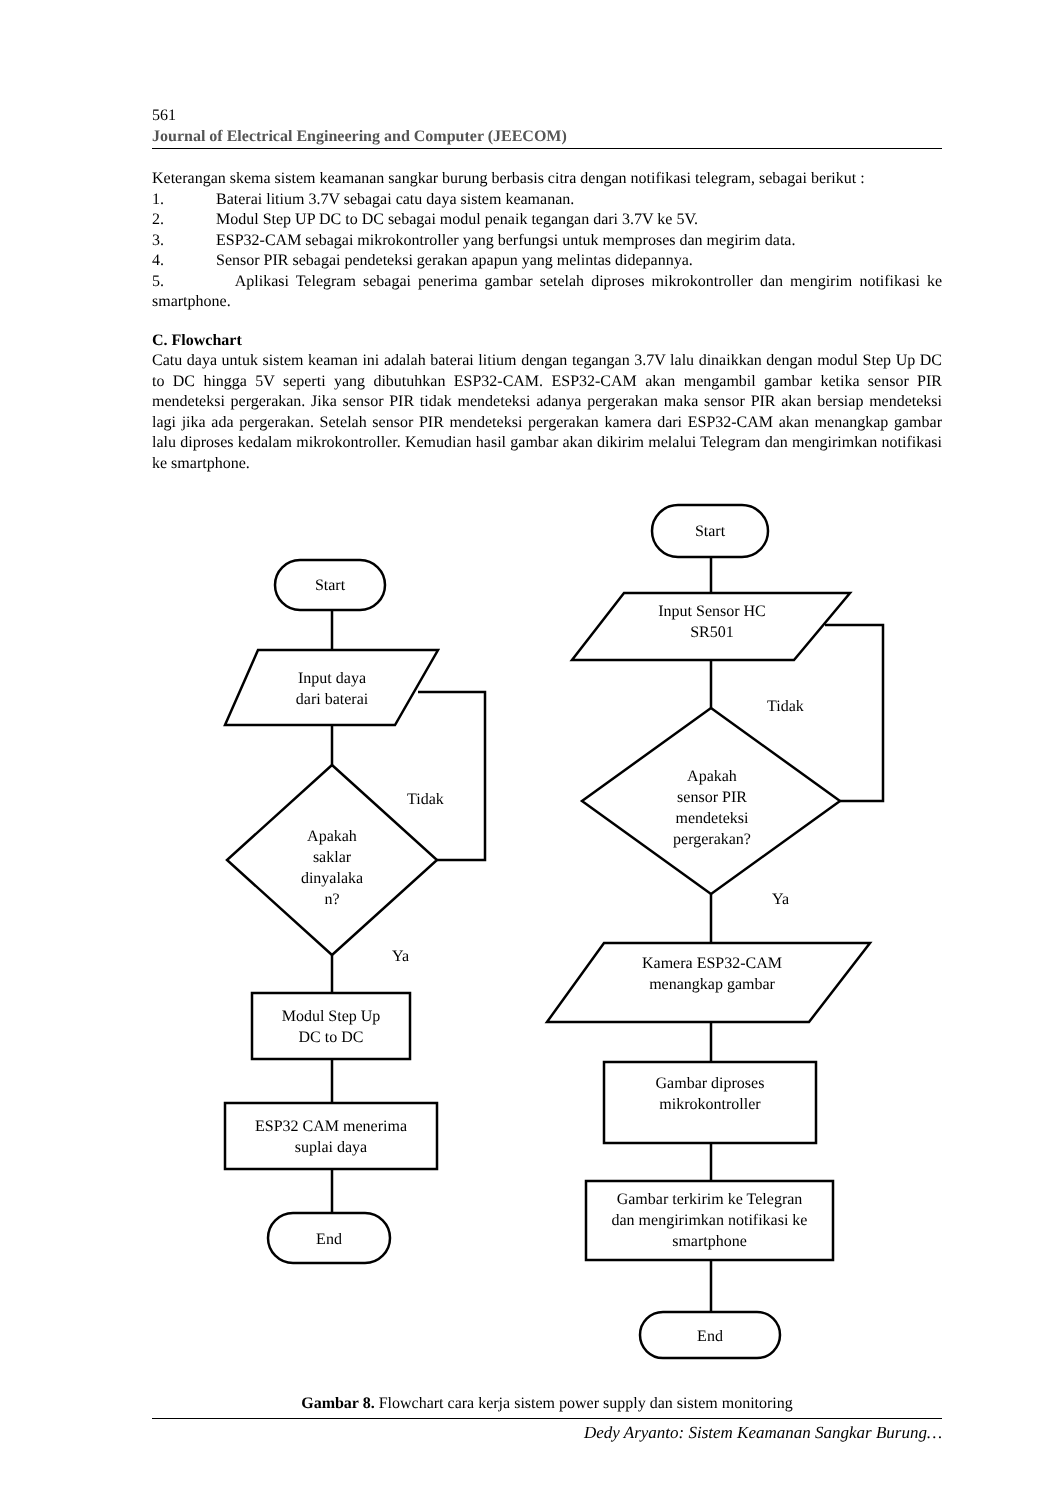561
Journal of Electrical Engineering and Computer (JEECOM)
Keterangan skema sistem keamanan sangkar burung berbasis citra dengan notifikasi telegram, sebagai berikut :
1. Baterai litium 3.7V sebagai catu daya sistem keamanan.
2. Modul Step UP DC to DC sebagai modul penaik tegangan dari 3.7V ke 5V.
3. ESP32-CAM sebagai mikrokontroller yang berfungsi untuk memproses dan megirim data.
4. Sensor PIR sebagai pendeteksi gerakan apapun yang melintas didepannya.
5. Aplikasi Telegram sebagai penerima gambar setelah diproses mikrokontroller dan mengirim notifikasi ke smartphone.
C. Flowchart
Catu daya untuk sistem keaman ini adalah baterai litium dengan tegangan 3.7V lalu dinaikkan dengan modul Step Up DC to DC hingga 5V seperti yang dibutuhkan ESP32-CAM. ESP32-CAM akan mengambil gambar ketika sensor PIR mendeteksi pergerakan. Jika sensor PIR tidak mendeteksi adanya pergerakan maka sensor PIR akan bersiap mendeteksi lagi jika ada pergerakan. Setelah sensor PIR mendeteksi pergerakan kamera dari ESP32-CAM akan menangkap gambar lalu diproses kedalam mikrokontroller. Kemudian hasil gambar akan dikirim melalui Telegram dan mengirimkan notifikasi ke smartphone.
Start
Input daya
dari baterai
Apakah
saklar
dinyalaka
n?
Tidak
Ya
Modul Step Up
DC to DC
ESP32 CAM menerima
suplai daya
End
Start
Input Sensor HC
SR501
Tidak
Apakah
sensor PIR
mendeteksi
pergerakan?
Ya
Kamera ESP32-CAM
menangkap gambar
Gambar diproses
mikrokontroller
Gambar terkirim ke Telegran
dan mengirimkan notifikasi ke
smartphone
End
Gambar 8. Flowchart cara kerja sistem power supply dan sistem monitoring
Dedy Aryanto: Sistem Keamanan Sangkar Burung…